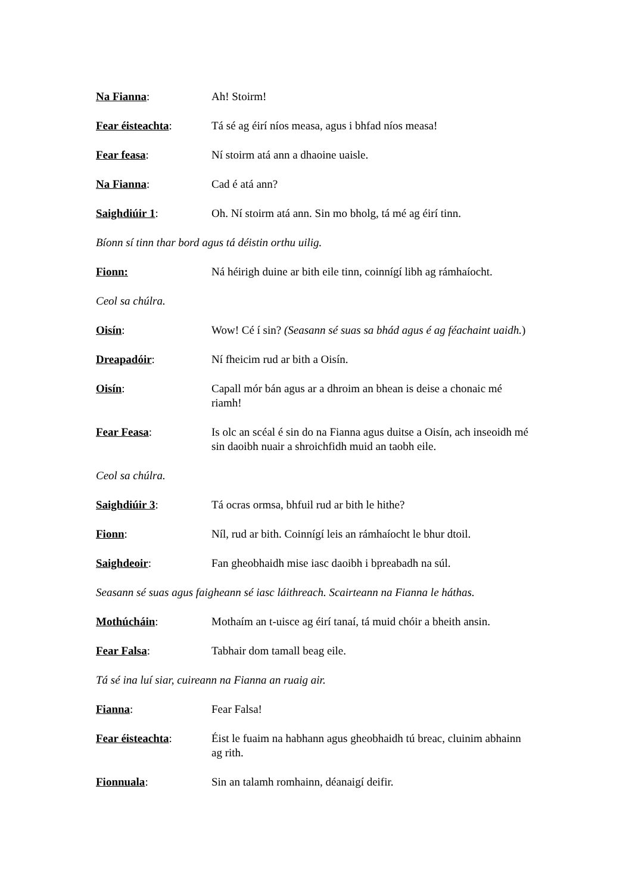Na Fianna: Ah! Stoirm!
Fear éisteachta: Tá sé ag éirí níos measa, agus i bhfad níos measa!
Fear feasa: Ní stoirm atá ann a dhaoine uaisle.
Na Fianna: Cad é atá ann?
Saighdiúir 1: Oh. Ní stoirm atá ann. Sin mo bholg, tá mé ag éirí tinn.
Bíonn sí tinn thar bord agus tá déistin orthu uilig.
Fionn: Ná héirigh duine ar bith eile tinn, coinnígí libh ag rámhaíocht.
Ceol sa chúlra.
Oisín: Wow! Cé í sin? (Seasann sé suas sa bhád agus é ag féachaint uaidh.)
Dreapadóir: Ní fheicim rud ar bith a Oisín.
Oisín: Capall mór bán agus ar a dhroim an bhean is deise a chonaic mé riamh!
Fear Feasa: Is olc an scéal é sin do na Fianna agus duitse a Oisín, ach inseoidh mé sin daoibh nuair a shroichfidh muid an taobh eile.
Ceol sa chúlra.
Saighdiúir 3: Tá ocras ormsa, bhfuil rud ar bith le hithe?
Fionn: Níl, rud ar bith. Coinnígí leis an rámhaíocht le bhur dtoil.
Saighdeoir: Fan gheobhaidh mise iasc daoibh i bpreabadh na súl.
Seasann sé suas agus faigheann sé iasc láithreach. Scairteann na Fianna le háthas.
Mothúcháin: Mothaím an t-uisce ag éirí tanaí, tá muid chóir a bheith ansin.
Fear Falsa: Tabhair dom tamall beag eile.
Tá sé ina luí siar, cuireann na Fianna an ruaig air.
Fianna: Fear Falsa!
Fear éisteachta: Éist le fuaim na habhann agus gheobhaidh tú breac, cluinim abhainn ag rith.
Fionnuala: Sin an talamh romhainn, déanaigí deifir.